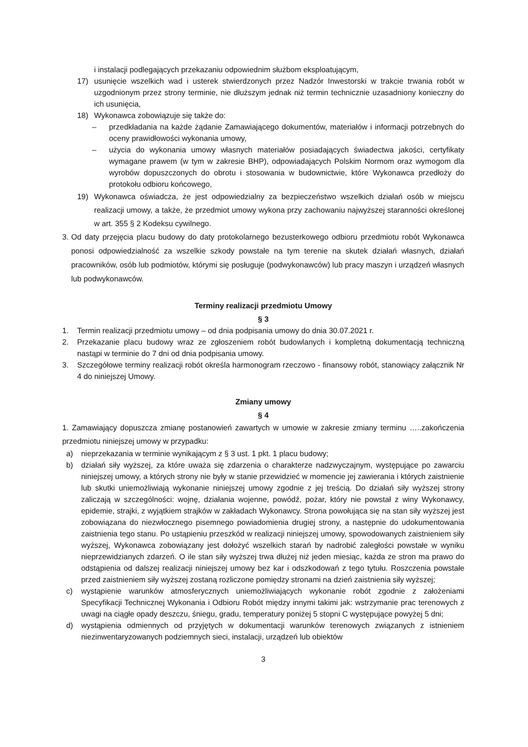i instalacji podlegających przekazaniu odpowiednim służbom eksploatującym,
17) usunięcie wszelkich wad i usterek stwierdzonych przez Nadzór Inwestorski w trakcie trwania robót w uzgodnionym przez strony terminie, nie dłuższym jednak niż termin technicznie uzasadniony konieczny do ich usunięcia,
18) Wykonawca zobowiązuje się także do:
– przedkładania na każde żądanie Zamawiającego dokumentów, materiałów i informacji potrzebnych do oceny prawidłowości wykonania umowy,
– użycia do wykonania umowy własnych materiałów posiadających świadectwa jakości, certyfikaty wymagane prawem (w tym w zakresie BHP), odpowiadających Polskim Normom oraz wymogom dla wyrobów dopuszczonych do obrotu i stosowania w budownictwie, które Wykonawca przedłoży do protokołu odbioru końcowego,
19) Wykonawca oświadcza, że jest odpowiedzialny za bezpieczeństwo wszelkich działań osób w miejscu realizacji umowy, a także, że przedmiot umowy wykona przy zachowaniu najwyższej staranności określonej w art. 355 § 2 Kodeksu cywilnego.
3.
Od daty przejęcia placu budowy do daty protokolarnego bezusterkowego odbioru przedmiotu robót Wykonawca ponosi odpowiedzialność za wszelkie szkody powstałe na tym terenie na skutek działań własnych, działań pracowników, osób lub podmiotów, którymi się posługuje (podwykonawców) lub pracy maszyn i urządzeń własnych lub podwykonawców.
Terminy realizacji przedmiotu Umowy
§ 3
1. Termin realizacji przedmiotu umowy – od dnia podpisania umowy do dnia 30.07.2021 r.
2. Przekazanie placu budowy wraz ze zgłoszeniem robót budowlanych i kompletną dokumentacją techniczną nastąpi w terminie do 7 dni od dnia podpisania umowy.
3. Szczegółowe terminy realizacji robót określa harmonogram rzeczowo - finansowy robót, stanowiący załącznik Nr 4 do niniejszej Umowy.
Zmiany umowy
§ 4
1. Zamawiający dopuszcza zmianę postanowień zawartych w umowie w zakresie zmiany terminu …..zakończenia przedmiotu niniejszej umowy w przypadku:
a) nieprzekazania w terminie wynikającym z § 3 ust. 1 pkt. 1 placu budowy;
b) działań siły wyższej, za które uważa się zdarzenia o charakterze nadzwyczajnym, występujące po zawarciu niniejszej umowy, a których strony nie były w stanie przewidzieć w momencie jej zawierania i których zaistnienie lub skutki uniemożliwiają wykonanie niniejszej umowy zgodnie z jej treścią. Do działań siły wyższej strony zaliczają w szczególności: wojnę, działania wojenne, powódź, pożar, który nie powstał z winy Wykonawcy, epidemie, strajki, z wyjątkiem strajków w zakładach Wykonawcy. Strona powołująca się na stan siły wyższej jest zobowiązana do niezwłocznego pisemnego powiadomienia drugiej strony, a następnie do udokumentowania zaistnienia tego stanu. Po ustąpieniu przeszkód w realizacji niniejszej umowy, spowodowanych zaistnieniem siły wyższej, Wykonawca zobowiązany jest dołożyć wszelkich starań by nadrobić zaległości powstałe w wyniku nieprzewidzianych zdarzeń. O ile stan siły wyższej trwa dłużej niż jeden miesiąc, każda ze stron ma prawo do odstąpienia od dalszej realizacji niniejszej umowy bez kar i odszkodowań z tego tytułu. Roszczenia powstałe przed zaistnieniem siły wyższej zostaną rozliczone pomiędzy stronami na dzień zaistnienia siły wyższej;
c) wystąpienie warunków atmosferycznych uniemożliwiających wykonanie robót zgodnie z założeniami Specyfikacji Technicznej Wykonania i Odbioru Robót między innymi takimi jak: wstrzymanie prac terenowych z uwagi na ciągłe opady deszczu, śniegu, gradu, temperatury poniżej 5 stopni C występujące powyżej 5 dni;
d) wystąpienia odmiennych od przyjętych w dokumentacji warunków terenowych związanych z istnieniem niezinwentaryzowanych podziemnych sieci, instalacji, urządzeń lub obiektów
3